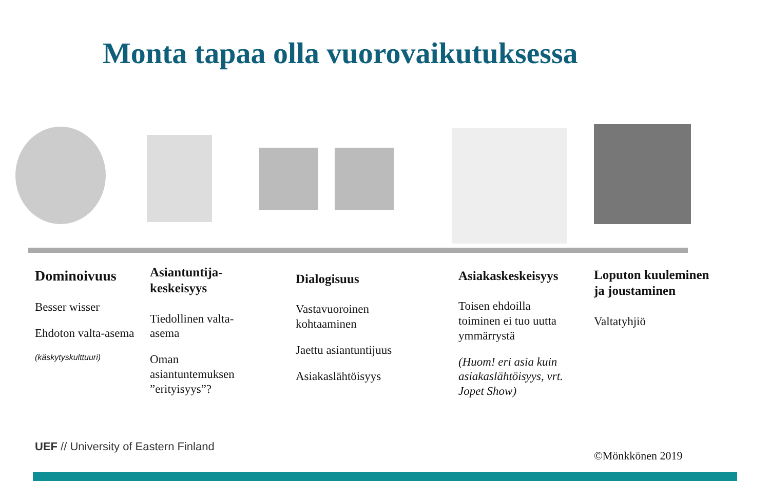Monta tapaa olla vuorovaikutuksessa
Dominoivuus
Besser wisser
Ehdoton valta-asema
(käskytyskulttuuri)
Asiantuntija-keskeisyys
Tiedollinen valta-asema
Oman asiantuntemuksen ”erityisyys”?
Dialogisuus
Vastavuoroinen kohtaaminen
Jaettu asiantuntijuus
Asiakaslähtöisyys
Asiakaskeskeisyys
Toisen ehdoilla toiminen ei tuo uutta ymmärrystä
(Huom! eri asia kuin asiakaslähtöisyys, vrt. Jopet Show)
Loputon kuuleminen ja joustaminen
Valtatyhjiö
UEF // University of Eastern Finland
©Mönkkönen 2019